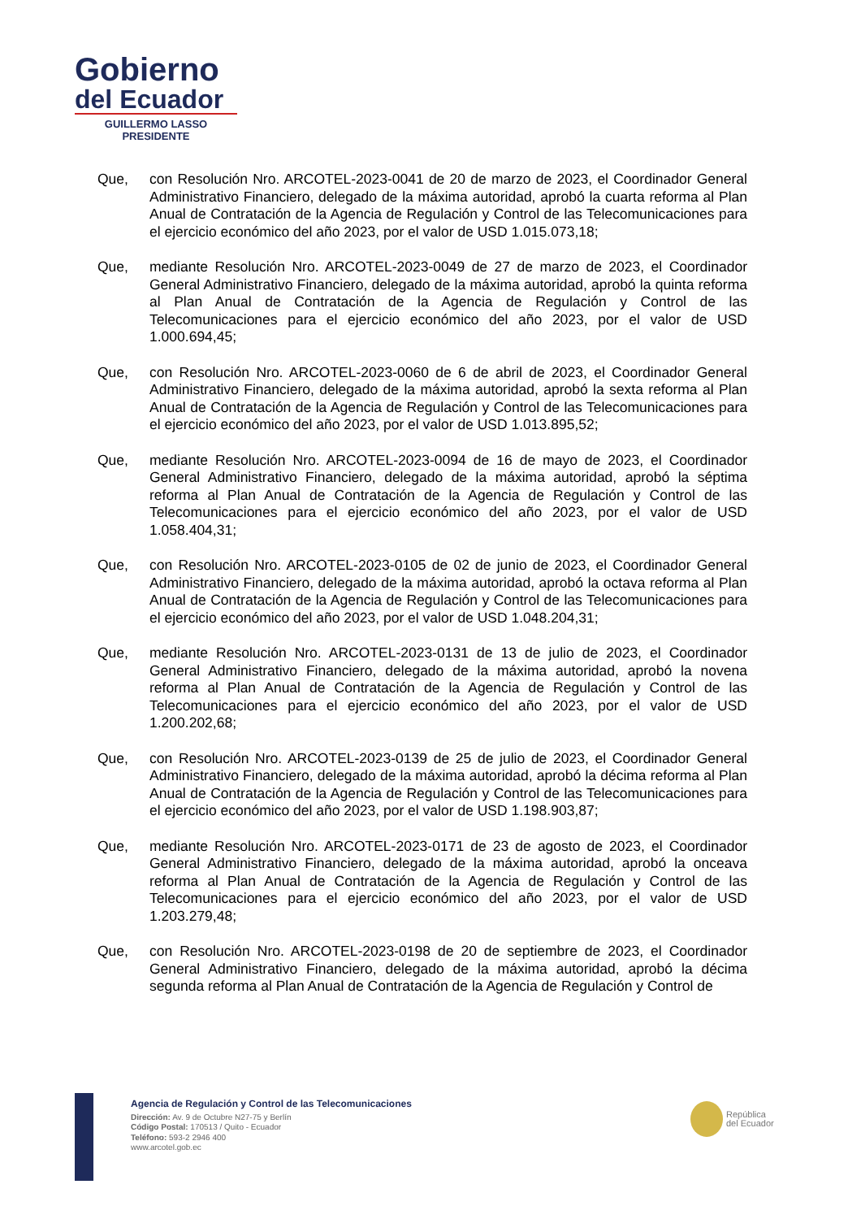Gobierno
del Ecuador
GUILLERMO LASSO
PRESIDENTE
Que, con Resolución Nro. ARCOTEL-2023-0041 de 20 de marzo de 2023, el Coordinador General Administrativo Financiero, delegado de la máxima autoridad, aprobó la cuarta reforma al Plan Anual de Contratación de la Agencia de Regulación y Control de las Telecomunicaciones para el ejercicio económico del año 2023, por el valor de USD 1.015.073,18;
Que, mediante Resolución Nro. ARCOTEL-2023-0049 de 27 de marzo de 2023, el Coordinador General Administrativo Financiero, delegado de la máxima autoridad, aprobó la quinta reforma al Plan Anual de Contratación de la Agencia de Regulación y Control de las Telecomunicaciones para el ejercicio económico del año 2023, por el valor de USD 1.000.694,45;
Que, con Resolución Nro. ARCOTEL-2023-0060 de 6 de abril de 2023, el Coordinador General Administrativo Financiero, delegado de la máxima autoridad, aprobó la sexta reforma al Plan Anual de Contratación de la Agencia de Regulación y Control de las Telecomunicaciones para el ejercicio económico del año 2023, por el valor de USD 1.013.895,52;
Que, mediante Resolución Nro. ARCOTEL-2023-0094 de 16 de mayo de 2023, el Coordinador General Administrativo Financiero, delegado de la máxima autoridad, aprobó la séptima reforma al Plan Anual de Contratación de la Agencia de Regulación y Control de las Telecomunicaciones para el ejercicio económico del año 2023, por el valor de USD 1.058.404,31;
Que, con Resolución Nro. ARCOTEL-2023-0105 de 02 de junio de 2023, el Coordinador General Administrativo Financiero, delegado de la máxima autoridad, aprobó la octava reforma al Plan Anual de Contratación de la Agencia de Regulación y Control de las Telecomunicaciones para el ejercicio económico del año 2023, por el valor de USD 1.048.204,31;
Que, mediante Resolución Nro. ARCOTEL-2023-0131 de 13 de julio de 2023, el Coordinador General Administrativo Financiero, delegado de la máxima autoridad, aprobó la novena reforma al Plan Anual de Contratación de la Agencia de Regulación y Control de las Telecomunicaciones para el ejercicio económico del año 2023, por el valor de USD 1.200.202,68;
Que, con Resolución Nro. ARCOTEL-2023-0139 de 25 de julio de 2023, el Coordinador General Administrativo Financiero, delegado de la máxima autoridad, aprobó la décima reforma al Plan Anual de Contratación de la Agencia de Regulación y Control de las Telecomunicaciones para el ejercicio económico del año 2023, por el valor de USD 1.198.903,87;
Que, mediante Resolución Nro. ARCOTEL-2023-0171 de 23 de agosto de 2023, el Coordinador General Administrativo Financiero, delegado de la máxima autoridad, aprobó la onceava reforma al Plan Anual de Contratación de la Agencia de Regulación y Control de las Telecomunicaciones para el ejercicio económico del año 2023, por el valor de USD 1.203.279,48;
Que, con Resolución Nro. ARCOTEL-2023-0198 de 20 de septiembre de 2023, el Coordinador General Administrativo Financiero, delegado de la máxima autoridad, aprobó la décima segunda reforma al Plan Anual de Contratación de la Agencia de Regulación y Control de
Agencia de Regulación y Control de las Telecomunicaciones
Dirección: Av. 9 de Octubre N27-75 y Berlín
Código Postal: 170513 / Quito - Ecuador
Teléfono: 593-2 2946 400
www.arcotel.gob.ec
República
del Ecuador